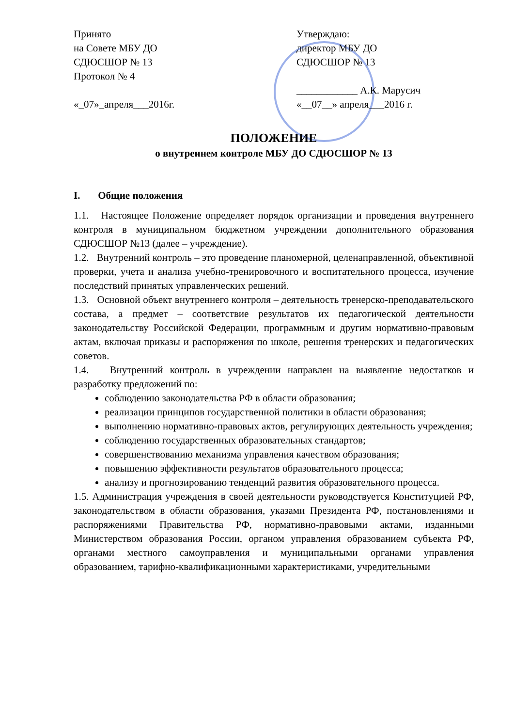Принято
на Совете МБУ ДО
СДЮСШОР № 13
Протокол № 4
«_07»_апреля___2016г.
Утверждаю:
директор МБУ ДО
СДЮСШОР № 13
____________ А.К. Марусич
«__07__» апреля___2016 г.
ПОЛОЖЕНИЕ
о внутреннем контроле МБУ ДО СДЮСШОР № 13
I. Общие положения
1.1. Настоящее Положение определяет порядок организации и проведения внутреннего контроля в муниципальном бюджетном учреждении дополнительного образования СДЮСШОР №13 (далее – учреждение).
1.2. Внутренний контроль – это проведение планомерной, целенаправленной, объективной проверки, учета и анализа учебно-тренировочного и воспитательного процесса, изучение последствий принятых управленческих решений.
1.3. Основной объект внутреннего контроля – деятельность тренерско-преподавательского состава, а предмет – соответствие результатов их педагогической деятельности законодательству Российской Федерации, программным и другим нормативно-правовым актам, включая приказы и распоряжения по школе, решения тренерских и педагогических советов.
1.4. Внутренний контроль в учреждении направлен на выявление недостатков и разработку предложений по:
соблюдению законодательства РФ в области образования;
реализации принципов государственной политики в области образования;
выполнению нормативно-правовых актов, регулирующих деятельность учреждения;
соблюдению государственных образовательных стандартов;
совершенствованию механизма управления качеством образования;
повышению эффективности результатов образовательного процесса;
анализу и прогнозированию тенденций развития образовательного процесса.
1.5. Администрация учреждения в своей деятельности руководствуется Конституцией РФ, законодательством в области образования, указами Президента РФ, постановлениями и распоряжениями Правительства РФ, нормативно-правовыми актами, изданными Министерством образования России, органом управления образованием субъекта РФ, органами местного самоуправления и муниципальными органами управления образованием, тарифно-квалификационными характеристиками, учредительными